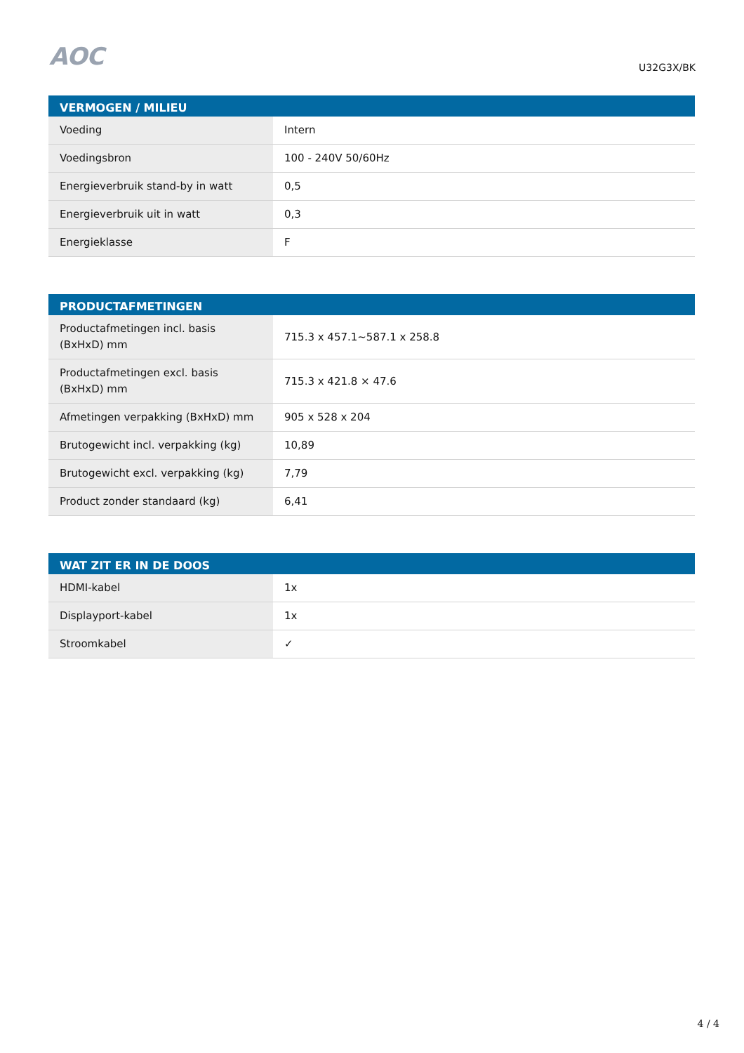AOC
U32G3X/BK
| VERMOGEN / MILIEU | |
| --- | --- |
| Voeding | Intern |
| Voedingsbron | 100 - 240V 50/60Hz |
| Energieverbruik stand-by in watt | 0,5 |
| Energieverbruik uit in watt | 0,3 |
| Energieklasse | F |
| PRODUCTAFMETINGEN | |
| --- | --- |
| Productafmetingen incl. basis (BxHxD) mm | 715.3 x 457.1~587.1 x 258.8 |
| Productafmetingen excl. basis (BxHxD) mm | 715.3 x 421.8 × 47.6 |
| Afmetingen verpakking (BxHxD) mm | 905 x 528 x 204 |
| Brutogewicht incl. verpakking (kg) | 10,89 |
| Brutogewicht excl. verpakking (kg) | 7,79 |
| Product zonder standaard (kg) | 6,41 |
| WAT ZIT ER IN DE DOOS | |
| --- | --- |
| HDMI-kabel | 1x |
| Displayport-kabel | 1x |
| Stroomkabel | ✓ |
4 / 4